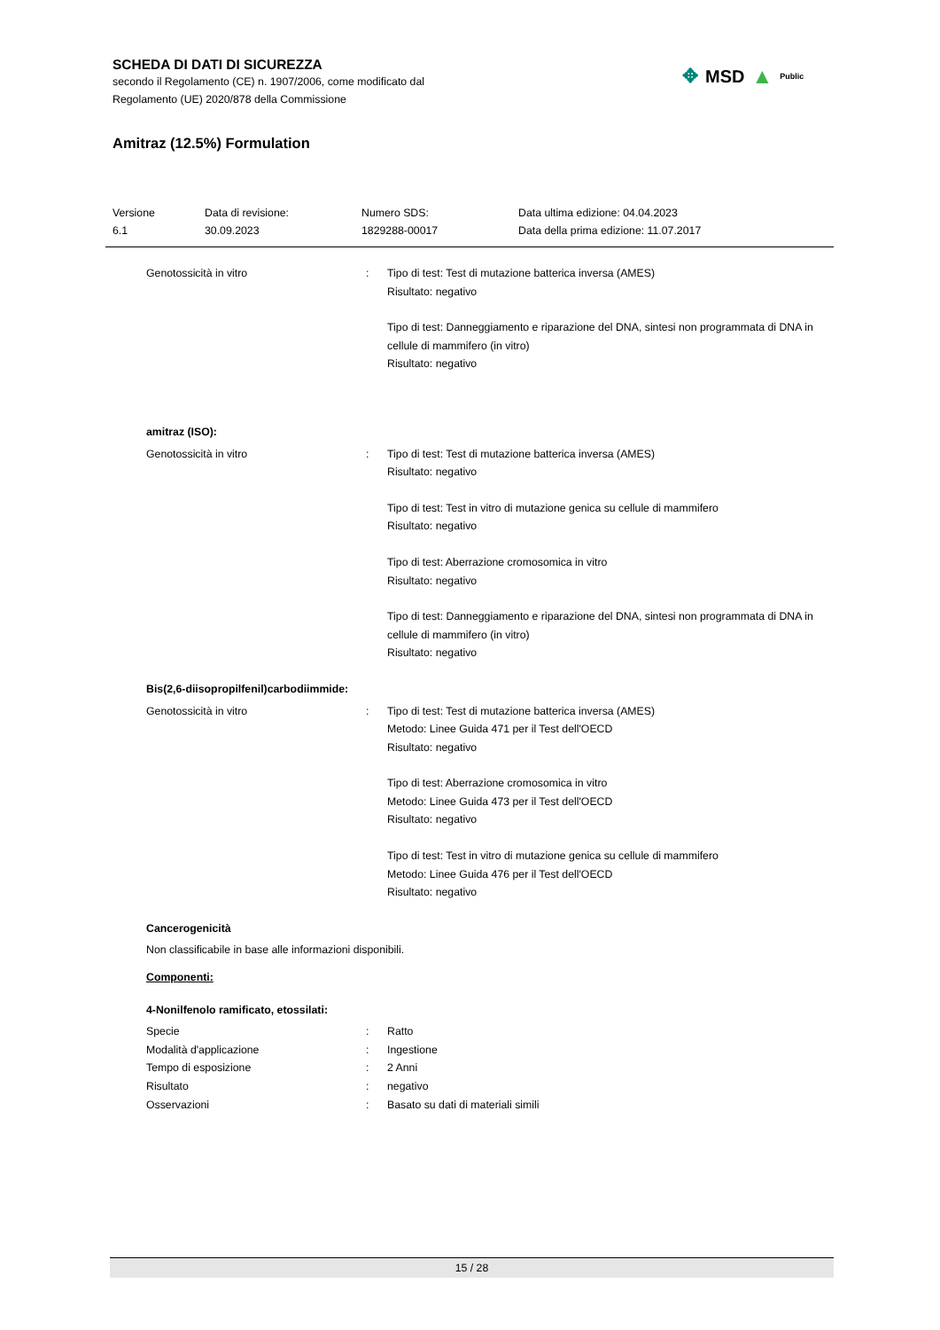SCHEDA DI DATI DI SICUREZZA
secondo il Regolamento (CE) n. 1907/2006, come modificato dal
Regolamento (UE) 2020/878 della Commissione
Amitraz (12.5%) Formulation
✥ MSD ▲ Public
| Versione 6.1 | Data di revisione: 30.09.2023 | Numero SDS: 1829288-00017 | Data ultima edizione: 04.04.2023 Data della prima edizione: 11.07.2017 |
| Genotossicità in vitro | : | Tipo di test: Test di mutazione batterica inversa (AMES) Risultato: negativo Tipo di test: Danneggiamento e riparazione del DNA, sintesi non programmata di DNA in cellule di mammifero (in vitro) Risultato: negativo |
amitraz (ISO):
| Genotossicità in vitro | : | Tipo di test: Test di mutazione batterica inversa (AMES) Risultato: negativo Tipo di test: Test in vitro di mutazione genica su cellule di mammifero Risultato: negativo Tipo di test: Aberrazione cromosomica in vitro Risultato: negativo Tipo di test: Danneggiamento e riparazione del DNA, sintesi non programmata di DNA in cellule di mammifero (in vitro) Risultato: negativo |
Bis(2,6-diisopropilfenil)carbodiimmide:
| Genotossicità in vitro | : | Tipo di test: Test di mutazione batterica inversa (AMES) Metodo: Linee Guida 471 per il Test dell'OECD Risultato: negativo Tipo di test: Aberrazione cromosomica in vitro Metodo: Linee Guida 473 per il Test dell'OECD Risultato: negativo Tipo di test: Test in vitro di mutazione genica su cellule di mammifero Metodo: Linee Guida 476 per il Test dell'OECD Risultato: negativo |
Cancerogenicità
Non classificabile in base alle informazioni disponibili.
Componenti:
4-Nonilfenolo ramificato, etossilati:
| Specie | : | Ratto |
| Modalità d'applicazione | : | Ingestione |
| Tempo di esposizione | : | 2 Anni |
| Risultato | : | negativo |
| Osservazioni | : | Basato su dati di materiali simili |
15 / 28